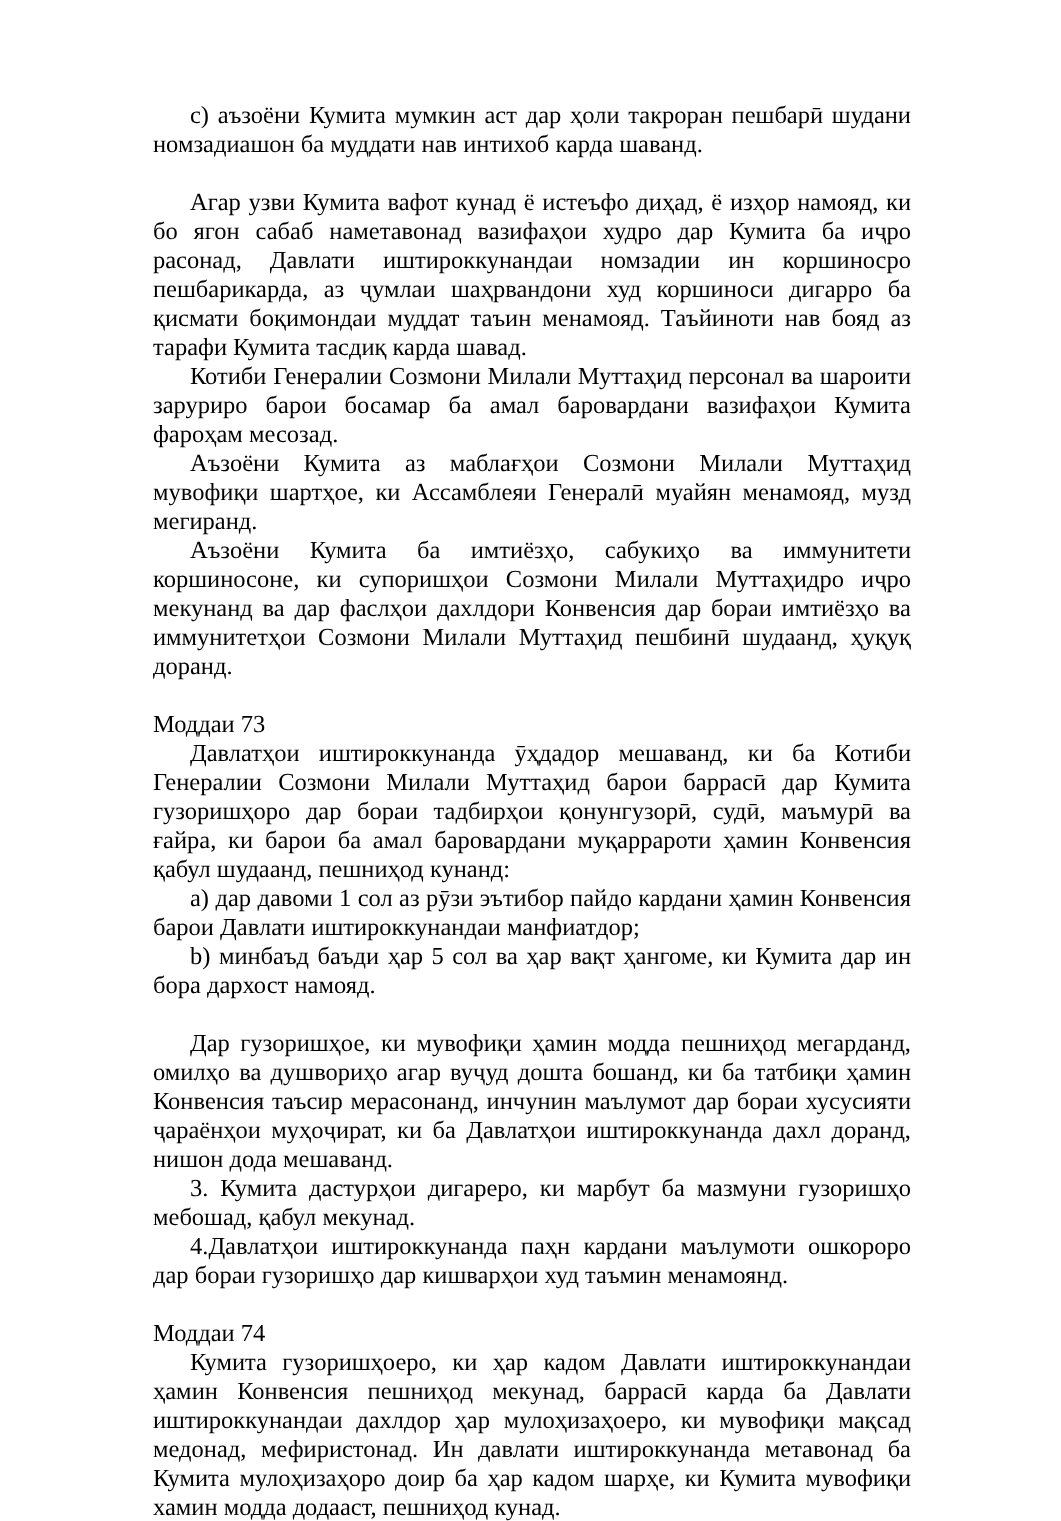c) аъзоёни Кумита мумкин аст дар ҳоли такроран пешбарӣ шудани номзадиашон ба муддати нав интихоб карда шаванд.
Агар узви Кумита вафот кунад ё истеъфо диҳад, ё изҳор намояд, ки бо ягон сабаб наметавонад вазифаҳои худро дар Кумита ба иҷро расонад, Давлати иштироккунандаи номзадии ин коршиносро пешбарикарда, аз ҷумлаи шаҳрвандони худ коршиноси дигарро ба қисмати боқимондаи муддат таъин менамояд. Таъйиноти нав бояд аз тарафи Кумита тасдиқ карда шавад.
Котиби Генералии Созмони Милали Муттаҳид персонал ва шароити заруриро барои босамар ба амал баровардани вазифаҳои Кумита фароҳам месозад.
Аъзоёни Кумита аз маблағҳои Созмони Милали Муттаҳид мувофиқи шартҳое, ки Ассамблеяи Генералӣ муайян менамояд, музд мегиранд.
Аъзоёни Кумита ба имтиёзҳо, сабукиҳо ва иммунитети коршиносоне, ки супоришҳои Созмони Милали Муттаҳидро иҷро мекунанд ва дар фаслҳои дахлдори Конвенсия дар бораи имтиёзҳо ва иммунитетҳои Созмони Милали Муттаҳид пешбинӣ шудаанд, ҳуқуқ доранд.
Моддаи 73
Давлатҳои иштироккунанда ӯҳдадор мешаванд, ки ба Котиби Генералии Созмони Милали Муттаҳид барои баррасӣ дар Кумита гузоришҳоро дар бораи тадбирҳои қонунгузорӣ, судӣ, маъмурӣ ва ғайра, ки барои ба амал баровардани муқаррароти ҳамин Конвенсия қабул шудаанд, пешниҳод кунанд:
a) дар давоми 1 сол аз рӯзи эътибор пайдо кардани ҳамин Конвенсия барои Давлати иштироккунандаи манфиатдор;
b) минбаъд баъди ҳар 5 сол ва ҳар вақт ҳангоме, ки Кумита дар ин бора дархост намояд.
Дар гузоришҳое, ки мувофиқи ҳамин модда пешниҳод мегарданд, омилҳо ва душвориҳо агар вуҷуд дошта бошанд, ки ба татбиқи ҳамин Конвенсия таъсир мерасонанд, инчунин маълумот дар бораи хусусияти ҷараёнҳои муҳоҷират, ки ба Давлатҳои иштироккунанда дахл доранд, нишон дода мешаванд.
3. Кумита дастурҳои дигареро, ки марбут ба мазмуни гузоришҳо мебошад, қабул мекунад.
4.Давлатҳои иштироккунанда паҳн кардани маълумоти ошкороро дар бораи гузоришҳо дар кишварҳои худ таъмин менамоянд.
Моддаи 74
Кумита гузоришҳоеро, ки ҳар кадом Давлати иштироккунандаи ҳамин Конвенсия пешниҳод мекунад, баррасӣ карда ба Давлати иштироккунандаи дахлдор ҳар мулоҳизаҳоеро, ки мувофиқи мақсад медонад, мефиристонад. Ин давлати иштироккунанда метавонад ба Кумита мулоҳизаҳоро доир ба ҳар кадом шарҳе, ки Кумита мувофиқи хамин модда додааст, пешниҳод кунад.